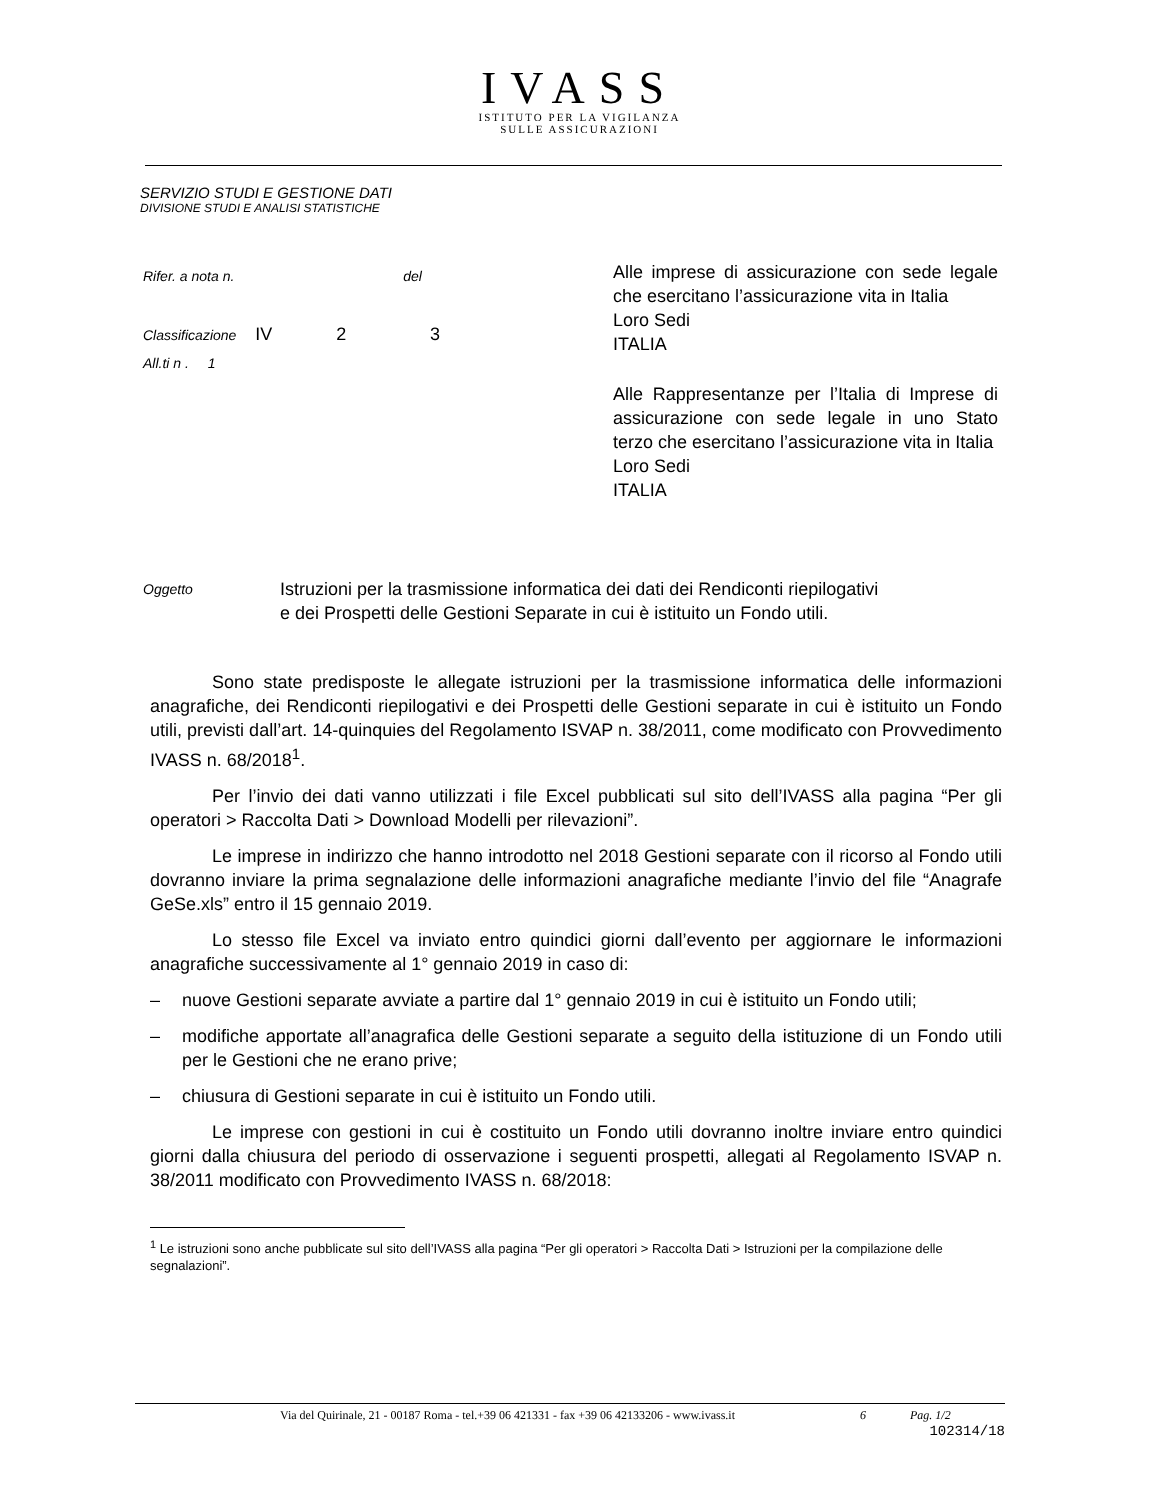IVASS
ISTITUTO PER LA VIGILANZA
SULLE ASSICURAZIONI
SERVIZIO STUDI E GESTIONE DATI
DIVISIONE STUDI E ANALISI STATISTICHE
Rifer. a nota n. del
Classificazione IV 2 3
All.ti n . 1
Alle imprese di assicurazione con sede legale che esercitano l’assicurazione vita in Italia
Loro Sedi
ITALIA
Alle Rappresentanze per l’Italia di Imprese di assicurazione con sede legale in uno Stato terzo che esercitano l’assicurazione vita in Italia
Loro Sedi
ITALIA
Oggetto
Istruzioni per la trasmissione informatica dei dati dei Rendiconti riepilogativi
e dei Prospetti delle Gestioni Separate in cui è istituito un Fondo utili.
Sono state predisposte le allegate istruzioni per la trasmissione informatica delle informazioni anagrafiche, dei Rendiconti riepilogativi e dei Prospetti delle Gestioni separate in cui è istituito un Fondo utili, previsti dall’art. 14-quinquies del Regolamento ISVAP n. 38/2011, come modificato con Provvedimento IVASS n. 68/2018<sup>1</sup>.
Per l’invio dei dati vanno utilizzati i file Excel pubblicati sul sito dell’IVASS alla pagina “Per gli operatori > Raccolta Dati > Download Modelli per rilevazioni”.
Le imprese in indirizzo che hanno introdotto nel 2018 Gestioni separate con il ricorso al Fondo utili dovranno inviare la prima segnalazione delle informazioni anagrafiche mediante l’invio del file “Anagrafe GeSe.xls” entro il 15 gennaio 2019.
Lo stesso file Excel va inviato entro quindici giorni dall’evento per aggiornare le informazioni anagrafiche successivamente al 1° gennaio 2019 in caso di:
– nuove Gestioni separate avviate a partire dal 1° gennaio 2019 in cui è istituito un Fondo utili;
– modifiche apportate all’anagrafica delle Gestioni separate a seguito della istituzione di un Fondo utili per le Gestioni che ne erano prive;
– chiusura di Gestioni separate in cui è istituito un Fondo utili.
Le imprese con gestioni in cui è costituito un Fondo utili dovranno inoltre inviare entro quindici giorni dalla chiusura del periodo di osservazione i seguenti prospetti, allegati al Regolamento ISVAP n. 38/2011 modificato con Provvedimento IVASS n. 68/2018:
<sup>1</sup> Le istruzioni sono anche pubblicate sul sito dell’IVASS alla pagina “Per gli operatori > Raccolta Dati > Istruzioni per la compilazione delle segnalazioni”.
Via del Quirinale, 21 - 00187 Roma - tel.+39 06 421331 - fax +39 06 42133206 - www.ivass.it 6 Pag. 1/2
102314/18